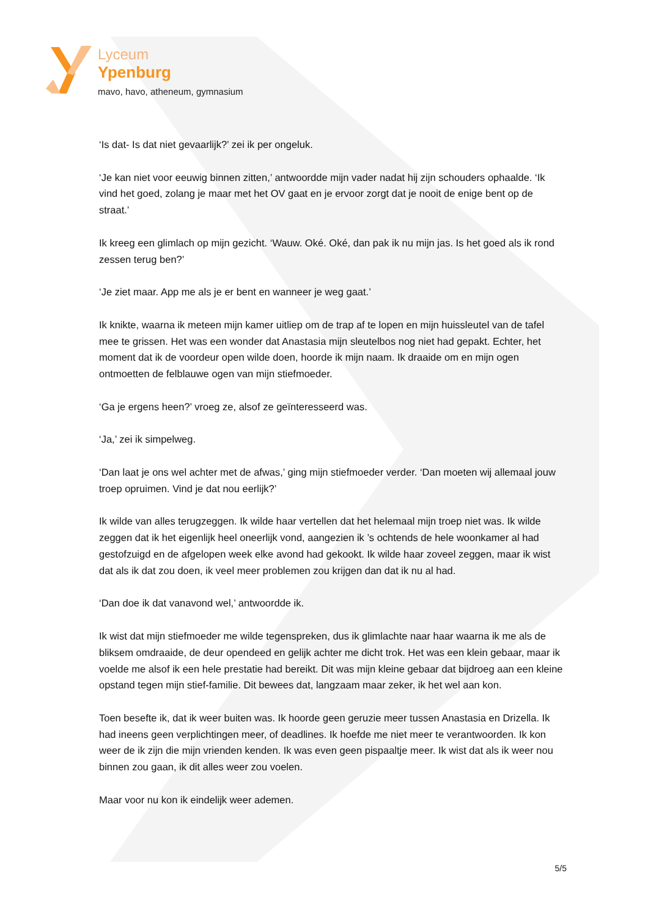Lyceum
Ypenburg
mavo, havo, atheneum, gymnasium
‘Is dat- Is dat niet gevaarlijk?’ zei ik per ongeluk.
‘Je kan niet voor eeuwig binnen zitten,’ antwoordde mijn vader nadat hij zijn schouders ophaalde. ‘Ik vind het goed, zolang je maar met het OV gaat en je ervoor zorgt dat je nooit de enige bent op de straat.’
Ik kreeg een glimlach op mijn gezicht. ‘Wauw. Oké. Oké, dan pak ik nu mijn jas. Is het goed als ik rond zessen terug ben?’
‘Je ziet maar. App me als je er bent en wanneer je weg gaat.’
Ik knikte, waarna ik meteen mijn kamer uitliep om de trap af te lopen en mijn huissleutel van de tafel mee te grissen. Het was een wonder dat Anastasia mijn sleutelbos nog niet had gepakt. Echter, het moment dat ik de voordeur open wilde doen, hoorde ik mijn naam. Ik draaide om en mijn ogen ontmoetten de felblauwe ogen van mijn stiefmoeder.
‘Ga je ergens heen?’ vroeg ze, alsof ze geïnteresseerd was.
‘Ja,’ zei ik simpelweg.
‘Dan laat je ons wel achter met de afwas,’ ging mijn stiefmoeder verder. ‘Dan moeten wij allemaal jouw troep opruimen. Vind je dat nou eerlijk?’
Ik wilde van alles terugzeggen. Ik wilde haar vertellen dat het helemaal mijn troep niet was. Ik wilde zeggen dat ik het eigenlijk heel oneerlijk vond, aangezien ik ’s ochtends de hele woonkamer al had gestofzuigd en de afgelopen week elke avond had gekookt. Ik wilde haar zoveel zeggen, maar ik wist dat als ik dat zou doen, ik veel meer problemen zou krijgen dan dat ik nu al had.
‘Dan doe ik dat vanavond wel,’ antwoordde ik.
Ik wist dat mijn stiefmoeder me wilde tegenspreken, dus ik glimlachte naar haar waarna ik me als de bliksem omdraaide, de deur opendeed en gelijk achter me dicht trok. Het was een klein gebaar, maar ik voelde me alsof ik een hele prestatie had bereikt. Dit was mijn kleine gebaar dat bijdroeg aan een kleine opstand tegen mijn stief-familie. Dit bewees dat, langzaam maar zeker, ik het wel aan kon.
Toen besefte ik, dat ik weer buiten was. Ik hoorde geen geruzie meer tussen Anastasia en Drizella. Ik had ineens geen verplichtingen meer, of deadlines. Ik hoefde me niet meer te verantwoorden. Ik kon weer de ik zijn die mijn vrienden kenden. Ik was even geen pispaaltje meer. Ik wist dat als ik weer nou binnen zou gaan, ik dit alles weer zou voelen.
Maar voor nu kon ik eindelijk weer ademen.
5/5